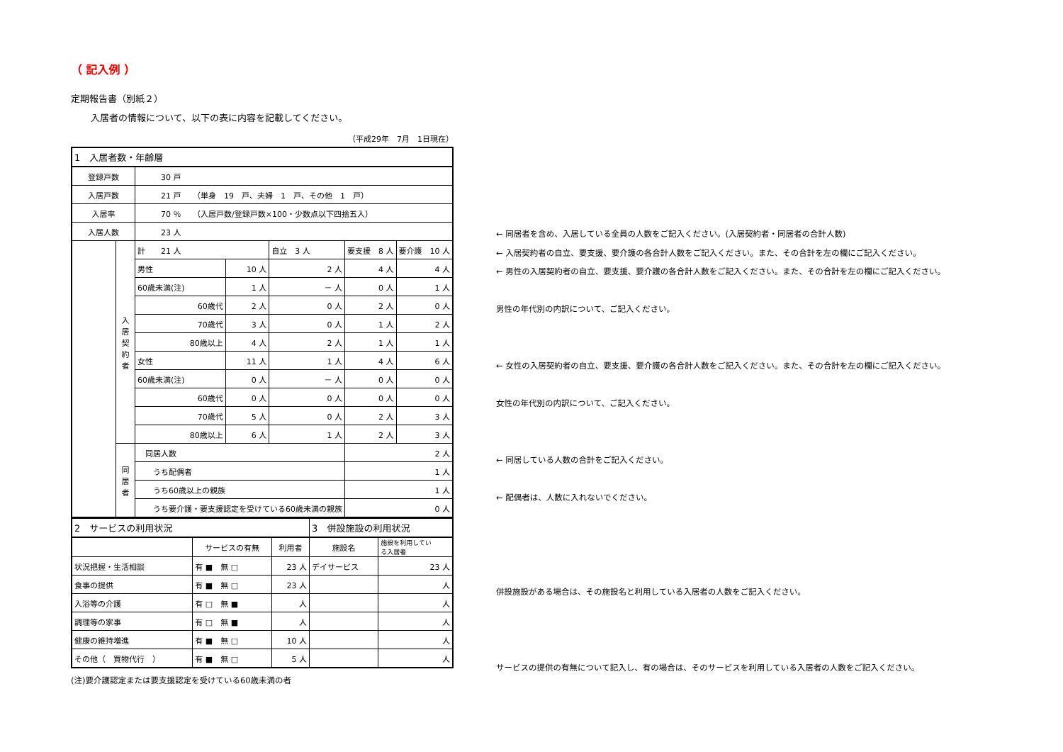（ 記入例 ）
定期報告書（別紙２）
入居者の情報について、以下の表に内容を記載してください。
（平成29年　7月　1日現在）
| 1 入居者数・年齢層 | | | | | | |
| 登録戸数 | | 30 戸 | | | | |
| 入居戸数 | | 21 戸 （単身 19 戸、夫婦 1 戸、その他 1 戸） | | | | |
| 入居率 | | 70 ％ （入居戸数/登録戸数×100・少数点以下四捨五入） | | | | |
| 入居人数 | | 23 人 | | | | |
| | 入 居 契 約 者 | 計 21 人 | | 自立 3 人 | 要支援 8 人 | 要介護 10 人 |
| | | 男性 | 10 人 | 2 人 | 4 人 | 4 人 |
| | | 60歳未満(注) | 1 人 | － 人 | 0 人 | 1 人 |
| | | 60歳代 | 2 人 | 0 人 | 2 人 | 0 人 |
| | | 70歳代 | 3 人 | 0 人 | 1 人 | 2 人 |
| | | 80歳以上 | 4 人 | 2 人 | 1 人 | 1 人 |
| | | 女性 | 11 人 | 1 人 | 4 人 | 6 人 |
| | | 60歳未満(注) | 0 人 | － 人 | 0 人 | 0 人 |
| | | 60歳代 | 0 人 | 0 人 | 0 人 | 0 人 |
| | | 70歳代 | 5 人 | 0 人 | 2 人 | 3 人 |
| | | 80歳以上 | 6 人 | 1 人 | 2 人 | 3 人 |
| | 同 居 者 | 同居人数 | | | 2 人 | |
| | | うち配偶者 | | | 1 人 | |
| | | うち60歳以上の親族 | | | 1 人 | |
| | | うち要介護・要支援認定を受けている60歳未満の親族 | | | 0 人 | |
| 2 サービスの利用状況 | | | 3 併設施設の利用状況 | |
| | サービスの有無 | 利用者 | 施設名 | 施設を利用してい る入居者 |
| 状況把握・生活相談 | 有 ■ 無 □ | 23 人 | デイサービス | 23 人 |
| 食事の提供 | 有 ■ 無 □ | 23 人 | | 人 |
| 入浴等の介護 | 有 □ 無 ■ | 人 | | 人 |
| 調理等の家事 | 有 □ 無 ■ | 人 | | 人 |
| 健康の維持増進 | 有 ■ 無 □ | 10 人 | | 人 |
| その他（ 買物代行 ） | 有 ■ 無 □ | 5 人 | | 人 |
(注)要介護認定または要支援認定を受けている60歳未満の者
← 同居者を含め、入居している全員の人数をご記入ください。(入居契約者・同居者の合計人数)
← 入居契約者の自立、要支援、要介護の各合計人数をご記入ください。また、その合計を左の欄にご記入ください。
← 男性の入居契約者の自立、要支援、要介護の各合計人数をご記入ください。また、その合計を左の欄にご記入ください。
男性の年代別の内訳について、ご記入ください。
← 女性の入居契約者の自立、要支援、要介護の各合計人数をご記入ください。また、その合計を左の欄にご記入ください。
女性の年代別の内訳について、ご記入ください。
← 同居している人数の合計をご記入ください。
← 配偶者は、人数に入れないでください。
併設施設がある場合は、その施設名と利用している入居者の人数をご記入ください。
サービスの提供の有無について記入し、有の場合は、そのサービスを利用している入居者の人数をご記入ください。